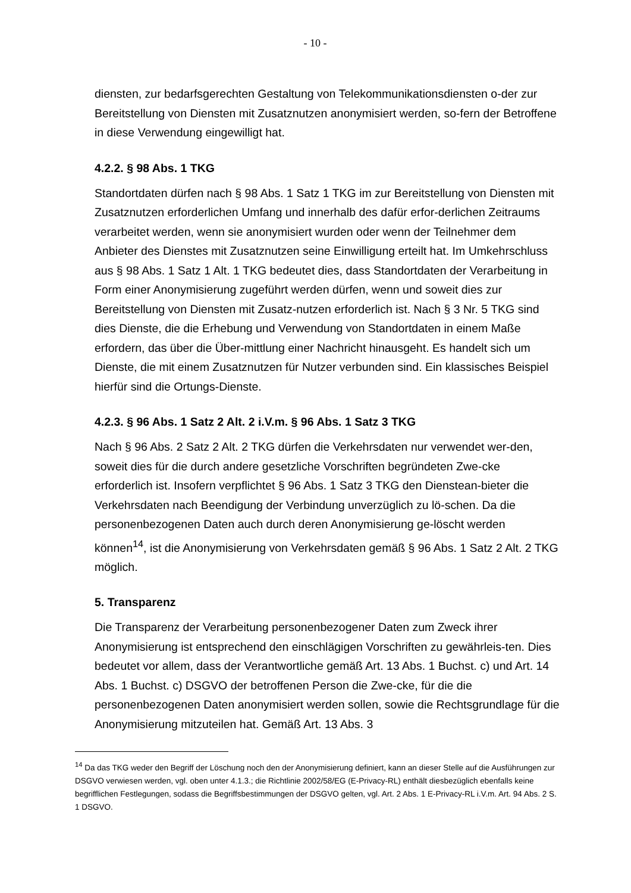- 10 -
diensten, zur bedarfsgerechten Gestaltung von Telekommunikationsdiensten o-der zur Bereitstellung von Diensten mit Zusatznutzen anonymisiert werden, so-fern der Betroffene in diese Verwendung eingewilligt hat.
4.2.2. § 98 Abs. 1 TKG
Standortdaten dürfen nach § 98 Abs. 1 Satz 1 TKG im zur Bereitstellung von Diensten mit Zusatznutzen erforderlichen Umfang und innerhalb des dafür erfor-derlichen Zeitraums verarbeitet werden, wenn sie anonymisiert wurden oder wenn der Teilnehmer dem Anbieter des Dienstes mit Zusatznutzen seine Einwilligung erteilt hat. Im Umkehrschluss aus § 98 Abs. 1 Satz 1 Alt. 1 TKG bedeutet dies, dass Standortdaten der Verarbeitung in Form einer Anonymisierung zugeführt werden dürfen, wenn und soweit dies zur Bereitstellung von Diensten mit Zusatz-nutzen erforderlich ist. Nach § 3 Nr. 5 TKG sind dies Dienste, die die Erhebung und Verwendung von Standortdaten in einem Maße erfordern, das über die Über-mittlung einer Nachricht hinausgeht. Es handelt sich um Dienste, die mit einem Zusatznutzen für Nutzer verbunden sind. Ein klassisches Beispiel hierfür sind die Ortungs-Dienste.
4.2.3. § 96 Abs. 1 Satz 2 Alt. 2 i.V.m. § 96 Abs. 1 Satz 3 TKG
Nach § 96 Abs. 2 Satz 2 Alt. 2 TKG dürfen die Verkehrsdaten nur verwendet wer-den, soweit dies für die durch andere gesetzliche Vorschriften begründeten Zwe-cke erforderlich ist. Insofern verpflichtet § 96 Abs. 1 Satz 3 TKG den Dienstean-bieter die Verkehrsdaten nach Beendigung der Verbindung unverzüglich zu lö-schen. Da die personenbezogenen Daten auch durch deren Anonymisierung ge-löscht werden können<sup>14</sup>, ist die Anonymisierung von Verkehrsdaten gemäß § 96 Abs. 1 Satz 2 Alt. 2 TKG möglich.
5. Transparenz
Die Transparenz der Verarbeitung personenbezogener Daten zum Zweck ihrer Anonymisierung ist entsprechend den einschlägigen Vorschriften zu gewährleis-ten. Dies bedeutet vor allem, dass der Verantwortliche gemäß Art. 13 Abs. 1 Buchst. c) und Art. 14 Abs. 1 Buchst. c) DSGVO der betroffenen Person die Zwe-cke, für die die personenbezogenen Daten anonymisiert werden sollen, sowie die Rechtsgrundlage für die Anonymisierung mitzuteilen hat. Gemäß Art. 13 Abs. 3
<sup>14</sup> Da das TKG weder den Begriff der Löschung noch den der Anonymisierung definiert, kann an dieser Stelle auf die Ausführungen zur DSGVO verwiesen werden, vgl. oben unter 4.1.3.; die Richtlinie 2002/58/EG (E-Privacy-RL) enthält diesbezüglich ebenfalls keine begrifflichen Festlegungen, sodass die Begriffsbestimmungen der DSGVO gelten, vgl. Art. 2 Abs. 1 E-Privacy-RL i.V.m. Art. 94 Abs. 2 S. 1 DSGVO.